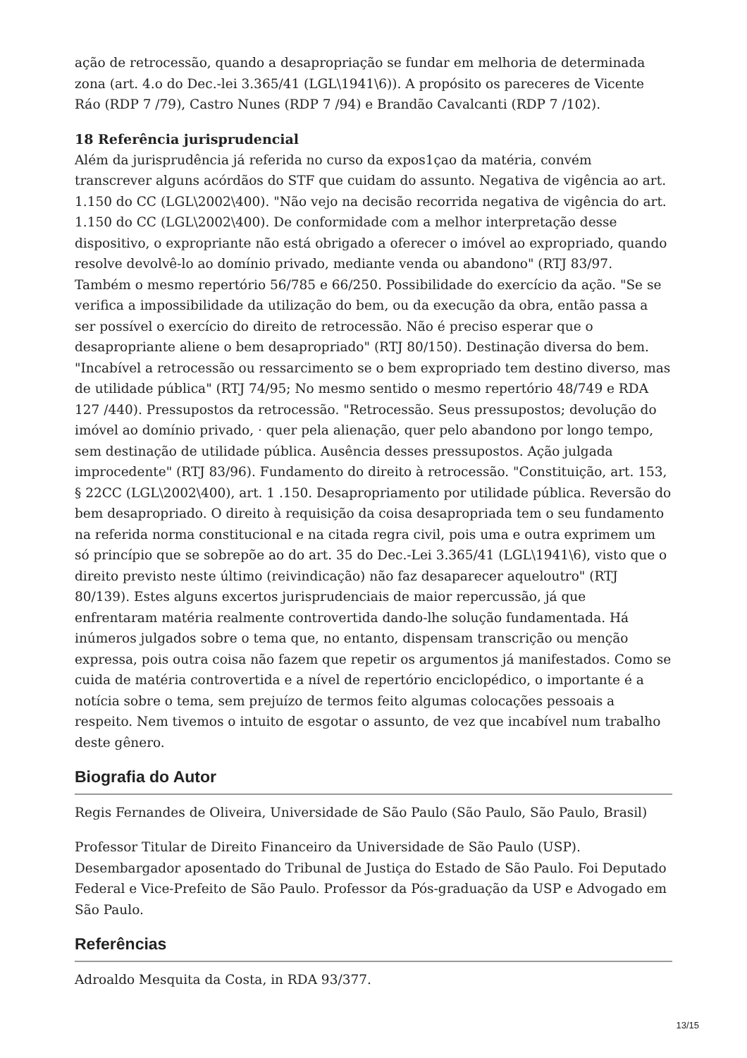ação de retrocessão, quando a desapropriação se fundar em melhoria de determinada zona (art. 4.o do Dec.-lei 3.365/41 (LGL\1941\6)). A propósito os pareceres de Vicente Ráo (RDP 7 /79), Castro Nunes (RDP 7 /94) e Brandão Cavalcanti (RDP 7 /102).
18 Referência jurisprudencial
Além da jurisprudência já referida no curso da expos1çao da matéria, convém transcrever alguns acórdãos do STF que cuidam do assunto. Negativa de vigência ao art. 1.150 do CC (LGL\2002\400). "Não vejo na decisão recorrida negativa de vigência do art. 1.150 do CC (LGL\2002\400). De conformidade com a melhor interpretação desse dispositivo, o expropriante não está obrigado a oferecer o imóvel ao expropriado, quando resolve devolvê-lo ao domínio privado, mediante venda ou abandono" (RTJ 83/97. Também o mesmo repertório 56/785 e 66/250. Possibilidade do exercício da ação. "Se se verifica a impossibilidade da utilização do bem, ou da execução da obra, então passa a ser possível o exercício do direito de retrocessão. Não é preciso esperar que o desapropriante aliene o bem desapropriado" (RTJ 80/150). Destinação diversa do bem. "Incabível a retrocessão ou ressarcimento se o bem expropriado tem destino diverso, mas de utilidade pública" (RTJ 74/95; No mesmo sentido o mesmo repertório 48/749 e RDA 127 /440). Pressupostos da retrocessão. "Retrocessão. Seus pressupostos; devolução do imóvel ao domínio privado, · quer pela alienação, quer pelo abandono por longo tempo, sem destinação de utilidade pública. Ausência desses pressupostos. Ação julgada improcedente" (RTJ 83/96). Fundamento do direito à retrocessão. "Constituição, art. 153, § 22CC (LGL\2002\400), art. 1 .150. Desapropriamento por utilidade pública. Reversão do bem desapropriado. O direito à requisição da coisa desapropriada tem o seu fundamento na referida norma constitucional e na citada regra civil, pois uma e outra exprimem um só princípio que se sobrepõe ao do art. 35 do Dec.-Lei 3.365/41 (LGL\1941\6), visto que o direito previsto neste último (reivindicação) não faz desaparecer aqueloutro" (RTJ 80/139). Estes alguns excertos jurisprudenciais de maior repercussão, já que enfrentaram matéria realmente controvertida dando-lhe solução fundamentada. Há inúmeros julgados sobre o tema que, no entanto, dispensam transcrição ou menção expressa, pois outra coisa não fazem que repetir os argumentos já manifestados. Como se cuida de matéria controvertida e a nível de repertório enciclopédico, o importante é a notícia sobre o tema, sem prejuízo de termos feito algumas colocações pessoais a respeito. Nem tivemos o intuito de esgotar o assunto, de vez que incabível num trabalho deste gênero.
Biografia do Autor
Regis Fernandes de Oliveira, Universidade de São Paulo (São Paulo, São Paulo, Brasil)
Professor Titular de Direito Financeiro da Universidade de São Paulo (USP). Desembargador aposentado do Tribunal de Justiça do Estado de São Paulo. Foi Deputado Federal e Vice-Prefeito de São Paulo. Professor da Pós-graduação da USP e Advogado em São Paulo.
Referências
Adroaldo Mesquita da Costa, in RDA 93/377.
13/15